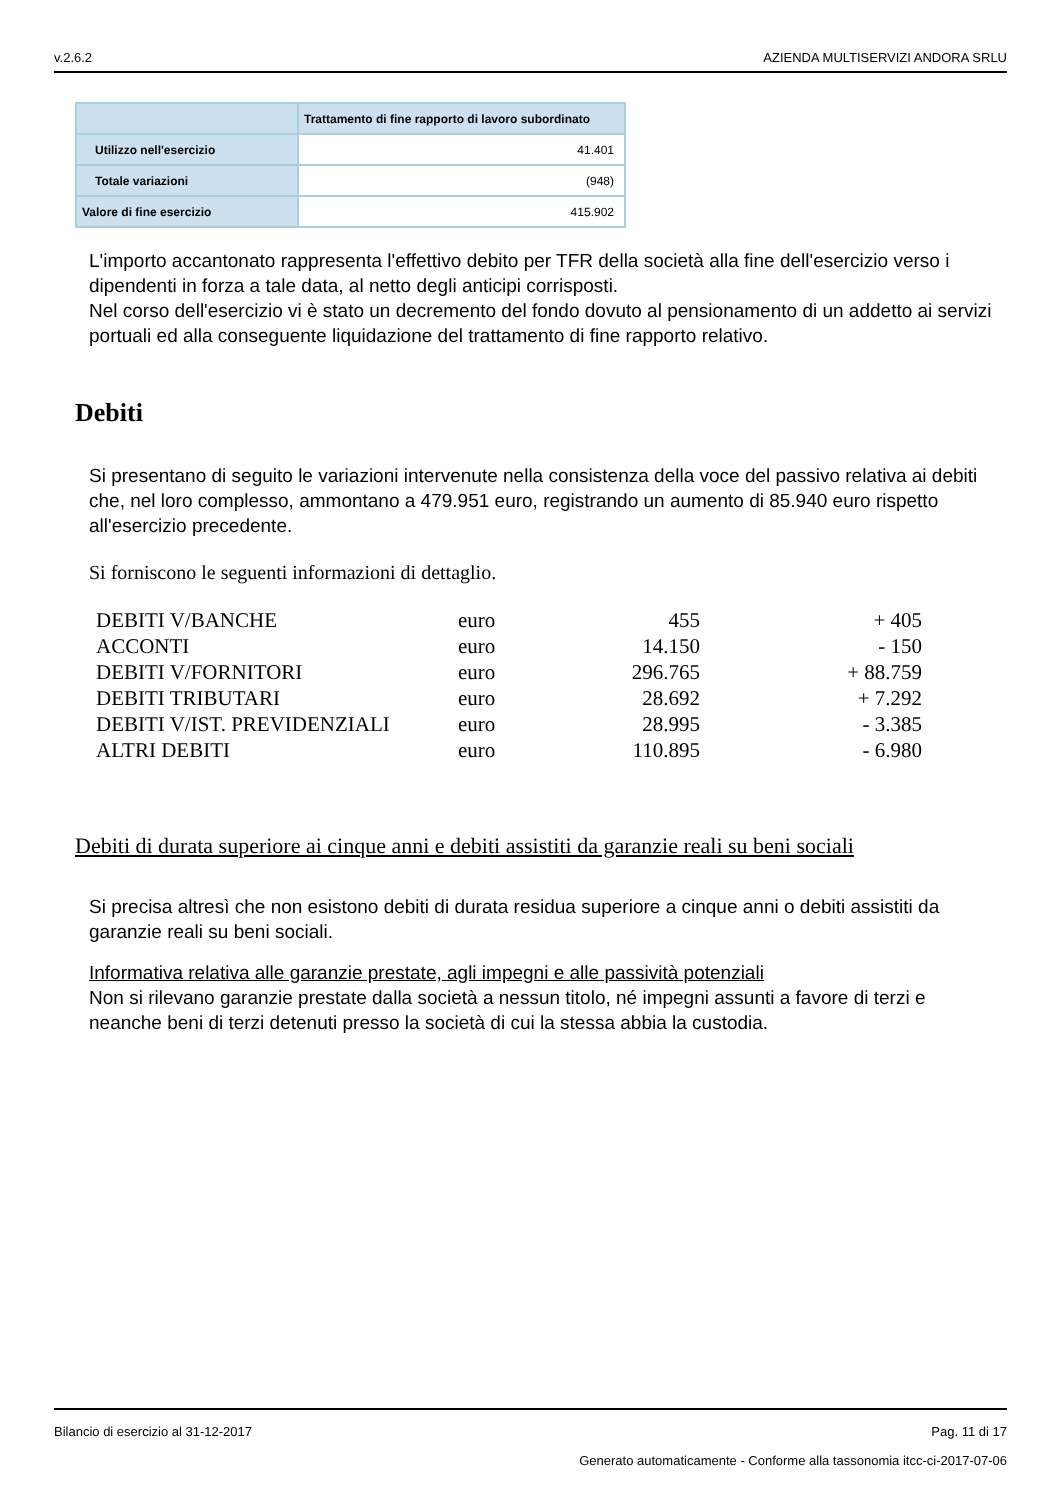v.2.6.2 AZIENDA MULTISERVIZI ANDORA SRLU
| | Trattamento di fine rapporto di lavoro subordinato |
| --- | --- |
| Utilizzo nell'esercizio | 41.401 |
| Totale variazioni | (948) |
| Valore di fine esercizio | 415.902 |
L'importo accantonato rappresenta l'effettivo debito per TFR della società alla fine dell'esercizio verso i dipendenti in forza a tale data, al netto degli anticipi corrisposti.
Nel corso dell'esercizio vi è stato un decremento del fondo dovuto al pensionamento di un addetto ai servizi portuali ed alla conseguente liquidazione del trattamento di fine rapporto relativo.
Debiti
Si presentano di seguito le variazioni intervenute nella consistenza della voce del passivo relativa ai debiti che, nel loro complesso, ammontano a 479.951 euro, registrando un aumento di 85.940 euro rispetto all'esercizio precedente.
Si forniscono le seguenti informazioni di dettaglio.
| DEBITI V/BANCHE | euro | 455 | + 405 |
| ACCONTI | euro | 14.150 | - 150 |
| DEBITI V/FORNITORI | euro | 296.765 | + 88.759 |
| DEBITI TRIBUTARI | euro | 28.692 | + 7.292 |
| DEBITI V/IST. PREVIDENZIALI | euro | 28.995 | - 3.385 |
| ALTRI DEBITI | euro | 110.895 | - 6.980 |
Debiti di durata superiore ai cinque anni e debiti assistiti da garanzie reali su beni sociali
Si precisa altresì che non esistono debiti di durata residua superiore a cinque anni o debiti assistiti da garanzie reali su beni sociali.
Informativa relativa alle garanzie prestate, agli impegni e alle passività potenziali
Non si rilevano garanzie prestate dalla società a nessun titolo, né impegni assunti a favore di terzi e neanche beni di terzi detenuti presso la società di cui la stessa abbia la custodia.
Bilancio di esercizio al 31-12-2017 Pag. 11 di 17
Generato automaticamente - Conforme alla tassonomia itcc-ci-2017-07-06